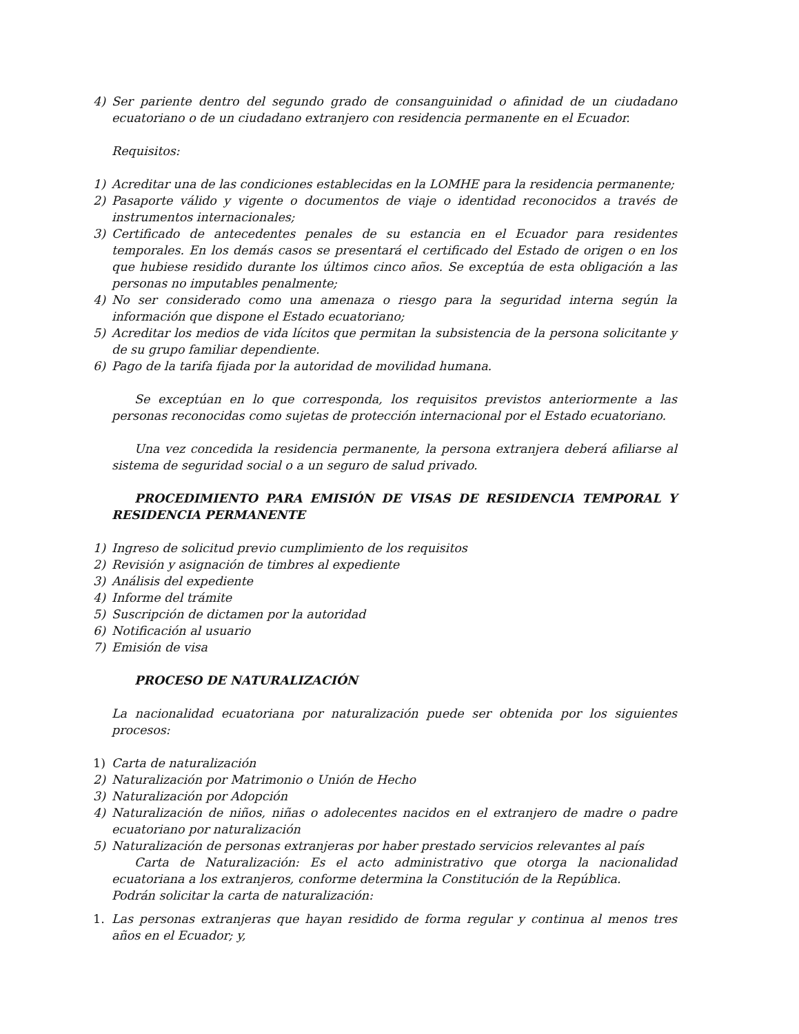4) Ser pariente dentro del segundo grado de consanguinidad o afinidad de un ciudadano ecuatoriano o de un ciudadano extranjero con residencia permanente en el Ecuador.
Requisitos:
1) Acreditar una de las condiciones establecidas en la LOMHE para la residencia permanente;
2) Pasaporte válido y vigente o documentos de viaje o identidad reconocidos a través de instrumentos internacionales;
3) Certificado de antecedentes penales de su estancia en el Ecuador para residentes temporales. En los demás casos se presentará el certificado del Estado de origen o en los que hubiese residido durante los últimos cinco años. Se exceptúa de esta obligación a las personas no imputables penalmente;
4) No ser considerado como una amenaza o riesgo para la seguridad interna según la información que dispone el Estado ecuatoriano;
5) Acreditar los medios de vida lícitos que permitan la subsistencia de la persona solicitante y de su grupo familiar dependiente.
6) Pago de la tarifa fijada por la autoridad de movilidad humana.
Se exceptúan en lo que corresponda, los requisitos previstos anteriormente a las personas reconocidas como sujetas de protección internacional por el Estado ecuatoriano.
Una vez concedida la residencia permanente, la persona extranjera deberá afiliarse al sistema de seguridad social o a un seguro de salud privado.
PROCEDIMIENTO PARA EMISIÓN DE VISAS DE RESIDENCIA TEMPORAL Y RESIDENCIA PERMANENTE
1) Ingreso de solicitud previo cumplimiento de los requisitos
2) Revisión y asignación de timbres al expediente
3) Análisis del expediente
4) Informe del trámite
5) Suscripción de dictamen por la autoridad
6) Notificación al usuario
7) Emisión de visa
PROCESO DE NATURALIZACIÓN
La nacionalidad ecuatoriana por naturalización puede ser obtenida por los siguientes procesos:
1) Carta de naturalización
2) Naturalización por Matrimonio o Unión de Hecho
3) Naturalización por Adopción
4) Naturalización de niños, niñas o adolecentes nacidos en el extranjero de madre o padre ecuatoriano por naturalización
5) Naturalización de personas extranjeras por haber prestado servicios relevantes al país
Carta de Naturalización: Es el acto administrativo que otorga la nacionalidad ecuatoriana a los extranjeros, conforme determina la Constitución de la República.
Podrán solicitar la carta de naturalización:
1. Las personas extranjeras que hayan residido de forma regular y continua al menos tres años en el Ecuador; y,